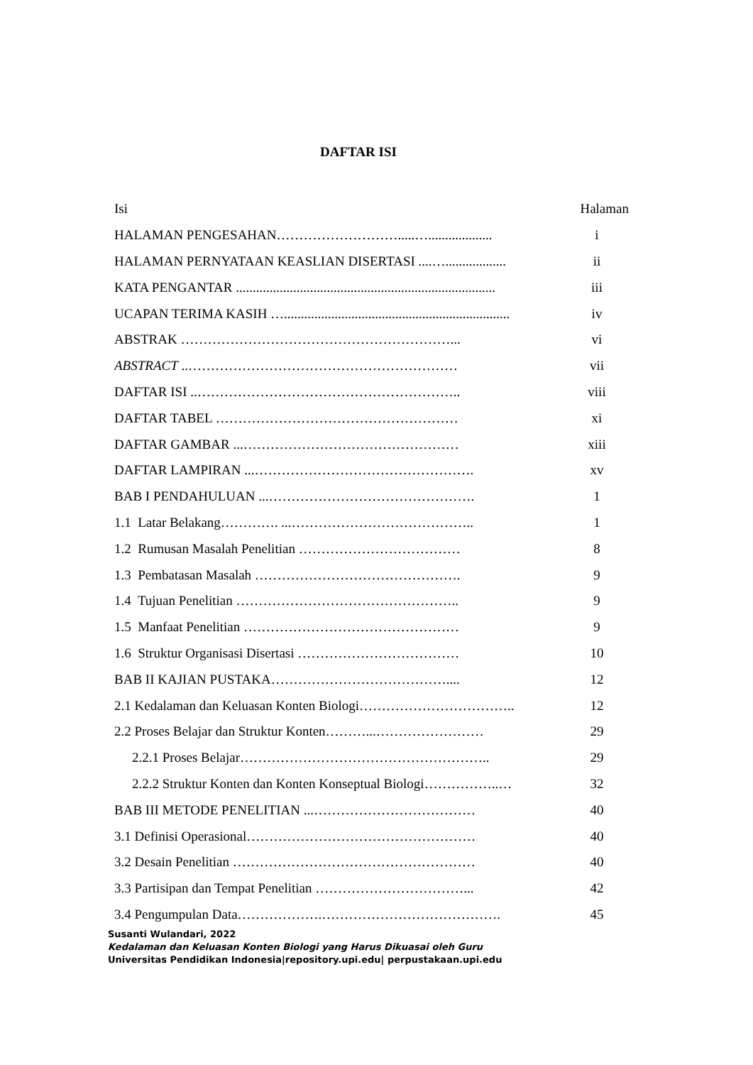DAFTAR ISI
Isi Halaman
HALAMAN PENGESAHAN……………………….....…................... i
HALAMAN PERNYATAAN KEASLIAN DISERTASI ....….................. ii
KATA PENGANTAR ............................................................................. iii
UCAPAN TERIMA KASIH …................................................................... iv
ABSTRAK ……………………………………………………... vi
ABSTRACT ..…………………………………………………… vii
DAFTAR ISI ..………………………………………………….. viii
DAFTAR TABEL ……………………………………………… xi
DAFTAR GAMBAR ...………………………………………… xiii
DAFTAR LAMPIRAN ...…………………………………………. xv
BAB I PENDAHULUAN ...………………………………………. 1
1.1 Latar Belakang…………. ...………………………………….. 1
1.2 Rumusan Masalah Penelitian ……………………………… 8
1.3 Pembatasan Masalah ………………………………………. 9
1.4 Tujuan Penelitian ………………………………………….. 9
1.5 Manfaat Penelitian ………………………………………… 9
1.6 Struktur Organisasi Disertasi ……………………………… 10
BAB II KAJIAN PUSTAKA………………………………….... 12
2.1 Kedalaman dan Keluasan Konten Biologi…………………………….. 12
2.2 Proses Belajar dan Struktur Konten………...…………………… 29
2.2.1 Proses Belajar……………………………………………….. 29
2.2.2 Struktur Konten dan Konten Konseptual Biologi……………..… 32
BAB III METODE PENELITIAN ...……………………………… 40
3.1 Definisi Operasional…………………………………………… 40
3.2 Desain Penelitian ……………………………………………… 40
3.3 Partisipan dan Tempat Penelitian ……………………………... 42
3.4 Pengumpulan Data……………….…………………………………. 45
Susanti Wulandari, 2022
Kedalaman dan Keluasan Konten Biologi yang Harus Dikuasai oleh Guru
Universitas Pendidikan Indonesia|repository.upi.edu| perpustakaan.upi.edu